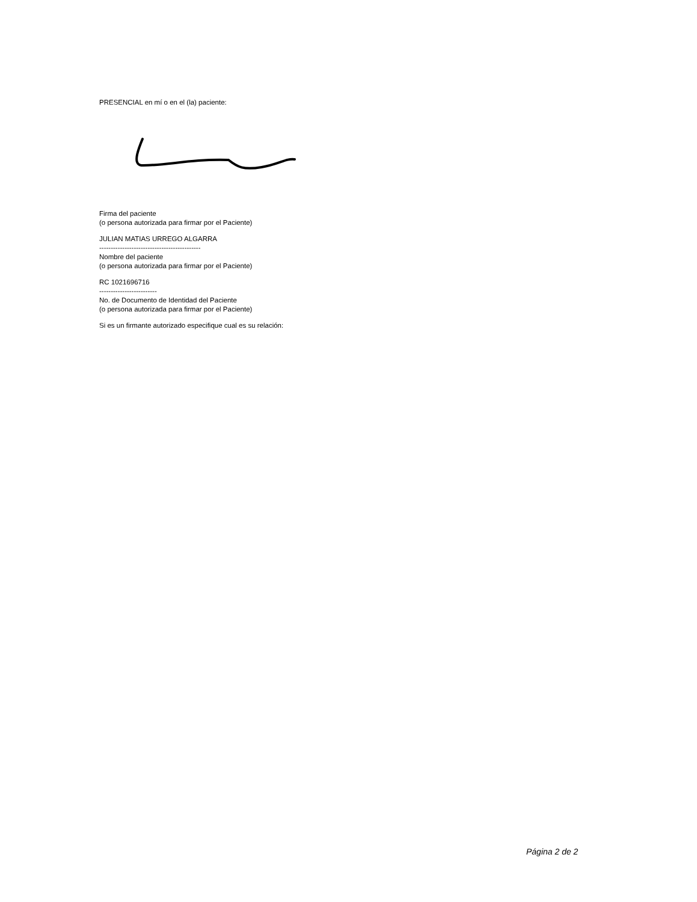PRESENCIAL en mí o en el (la) paciente:
Firma del paciente
(o persona autorizada para firmar por el Paciente)
JULIAN MATIAS URREGO ALGARRA
--------------------------------------------
Nombre del paciente
(o persona autorizada para firmar por el Paciente)
RC 1021696716
-------------------------
No. de Documento de Identidad del Paciente
(o persona autorizada para firmar por el Paciente)
Si es un firmante autorizado especifique cual es su relación:
Página 2 de 2